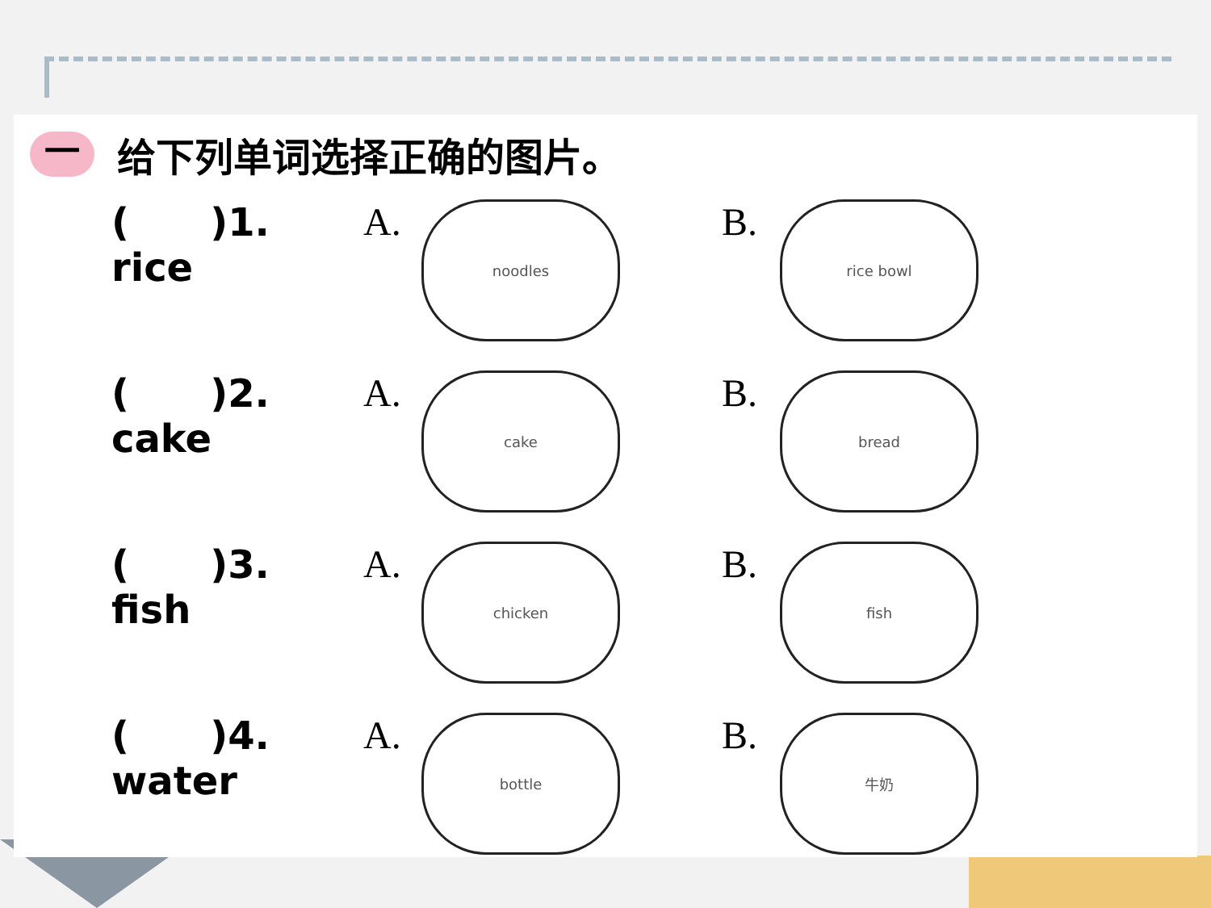一给下列单词选择正确的图片。
| ( )1. rice | A. | noodles | B. | rice bowl |
| ( )2. cake | A. | cake | B. | bread |
| ( )3. fish | A. | chicken | B. | fish |
| ( )4. water | A. | bottle | B. | 牛奶 |